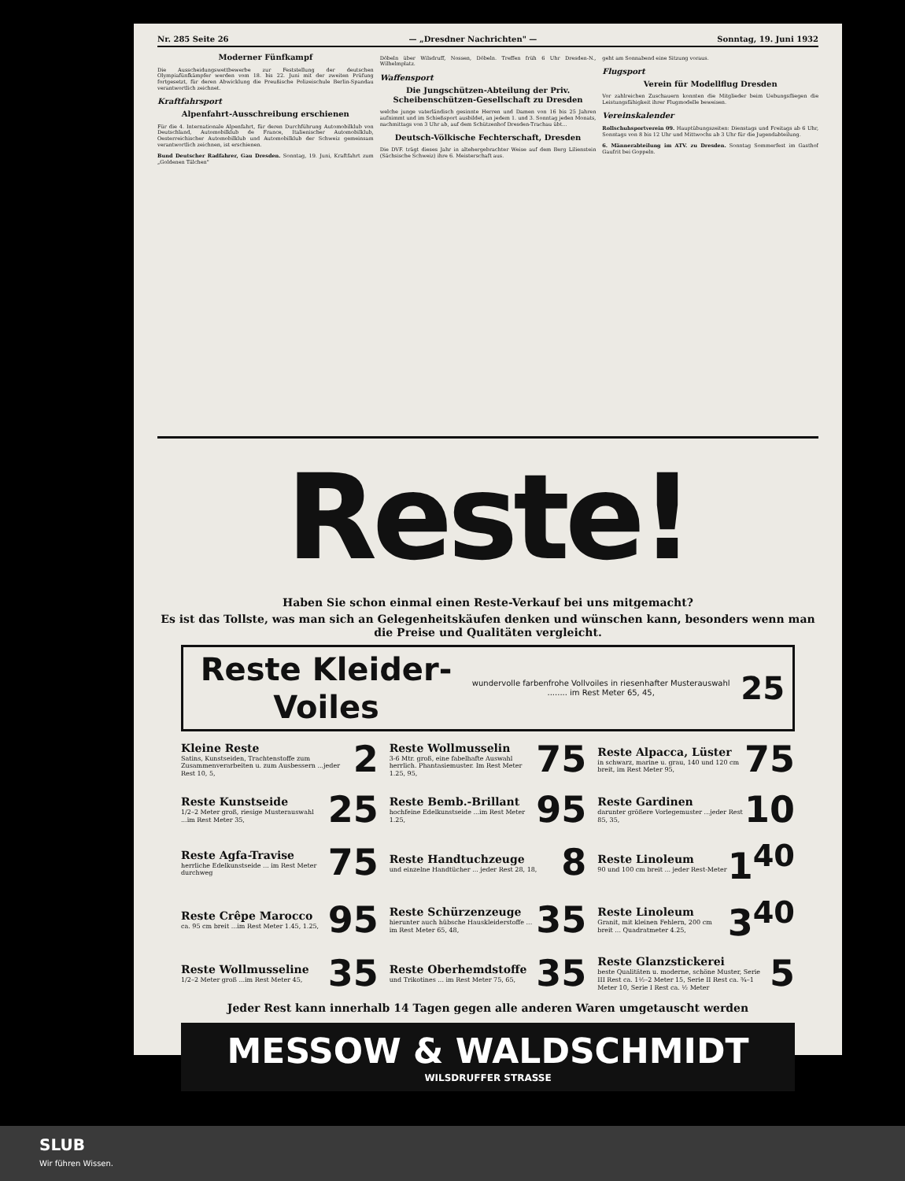Nr. 285 Seite 26 — „Dresdner Nachrichten" — Sonntag, 19. Juni 1932
Moderner Fünfkampf
Die Ausscheidungswettbewerbe zur Feststellung der deutschen Olympiafünfkämpfer werden vom 18. bis 22. Juni mit der zweiten Prüfung fortgesetzt, für deren Abwicklung die Preußische Polizeischule Berlin-Spandau verantwortlich zeichnet.
Kraftfahrsport
Alpenfahrt-Ausschreibung erschienen
Für die 4. Internationale Alpenfahrt, für deren Durchführung Automobilklub von Deutschland, Automobilklub de France, Italienischer Automobilklub, Oesterreichischer Automobilklub und Automobilklub der Schweiz gemeinsam verantwortlich zeichnen, ist erschienen.
Bund Deutscher Radfahrer, Gau Dresden. Sonntag, 19. Juni, Kraftfahrt zum „Goldenen Tälchen"
Döbeln über Wilsdruff, Nossen, Döbeln. Treffen früh 6 Uhr Dresden-N., Wilhelmplatz.
Waffensport
Die Jungschützen-Abteilung der Priv. Scheibenschützen-Gesellschaft zu Dresden
welche junge vaterländisch gesinnte Herren und Damen von 16 bis 25 Jahren aufnimmt und im Schießsport ausbildet, an jedem 1. und 3. Sonntag jeden Monats, nachmittags von 3 Uhr ab, auf dem Schützenhof Dresden-Trachau übt...
Deutsch-Völkische Fechterschaft, Dresden
Die DVF. trägt dieses Jahr in altehergebrachter Weise auf dem Berg Lilienstein (Sächsische Schweiz) ihre 6. Meisterschaft aus.
geht am Sonnabend eine Sitzung voraus.
Flugsport
Verein für Modellflug Dresden
Vor zahlreichen Zuschauern konnten die Mitglieder beim Uebungsfliegen die Leistungsfähigkeit ihrer Flugmodelle beweisen.
Vereinskalender
Rollschuhsportverein 09. Hauptübungszeiten: Dienstags und Freitags ab 6 Uhr, Sonntags von 8 bis 12 Uhr und Mittwochs ab 3 Uhr für die Jugendabteilung.
6. Männerabteilung im ATV. zu Dresden. Sonntag Sommerfest im Gasthof Gaufrit bei Goppeln.
Reste!
Haben Sie schon einmal einen Reste-Verkauf bei uns mitgemacht?
Es ist das Tollste, was man sich an Gelegenheitskäufen denken und wünschen kann, besonders wenn man die Preise und Qualitäten vergleicht.
Reste Kleider-Voiles wundervolle farbenfrohe Vollvoiles in riesenhafter Musterauswahl ........ im Rest Meter 65, 45, 25
Kleine Reste
Satins, Kunstseiden, Trachtenstoffe zum Zusammenverarbeiten u. zum Ausbessern ...jeder Rest 10, 5,
2
Reste Wollmusselin
3-6 Mtr. groß, eine fabelhafte Auswahl herrlich. Phantasiemuster. Im Rest Meter 1.25, 95,
75
Reste Alpacca, Lüster
in schwarz, marine u. grau, 140 und 120 cm breit, im Rest Meter 95,
75
Reste Kunstseide
1/2–2 Meter groß, riesige Musterauswahl ...im Rest Meter 35,
25
Reste Bemb.-Brillant
hochfeine Edelkunstseide ...im Rest Meter 1.25,
95
Reste Gardinen
darunter größere Vorlegemuster ...jeder Rest 85, 35,
10
Reste Agfa-Travise
herrliche Edelkunstseide ... im Rest Meter durchweg
75
Reste Handtuchzeuge
und einzelne Handtücher ... jeder Rest 28, 18,
8
Reste Linoleum
90 und 100 cm breit ... jeder Rest-Meter
1<sup>40</sup>
Reste Crêpe Marocco
ca. 95 cm breit ...im Rest Meter 1.45, 1.25,
95
Reste Schürzenzeuge
hierunter auch hübsche Hauskleiderstoffe ... im Rest Meter 65, 48,
35
Reste Linoleum
Granit, mit kleinen Fehlern, 200 cm breit ... Quadratmeter 4.25,
3<sup>40</sup>
Reste Wollmusseline
1/2–2 Meter groß ...im Rest Meter 45,
35
Reste Oberhemdstoffe
und Trikotines ... im Rest Meter 75, 65,
35
Reste Glanzstickerei
beste Qualitäten u. moderne, schöne Muster, Serie III Rest ca. 1½–2 Meter 15, Serie II Rest ca. ¾–1 Meter 10, Serie I Rest ca. ½ Meter
5
Jeder Rest kann innerhalb 14 Tagen gegen alle anderen Waren umgetauscht werden
MESSOW & WALDSCHMIDT
WILSDRUFFER STRASSE
SLUB
Wir führen Wissen.